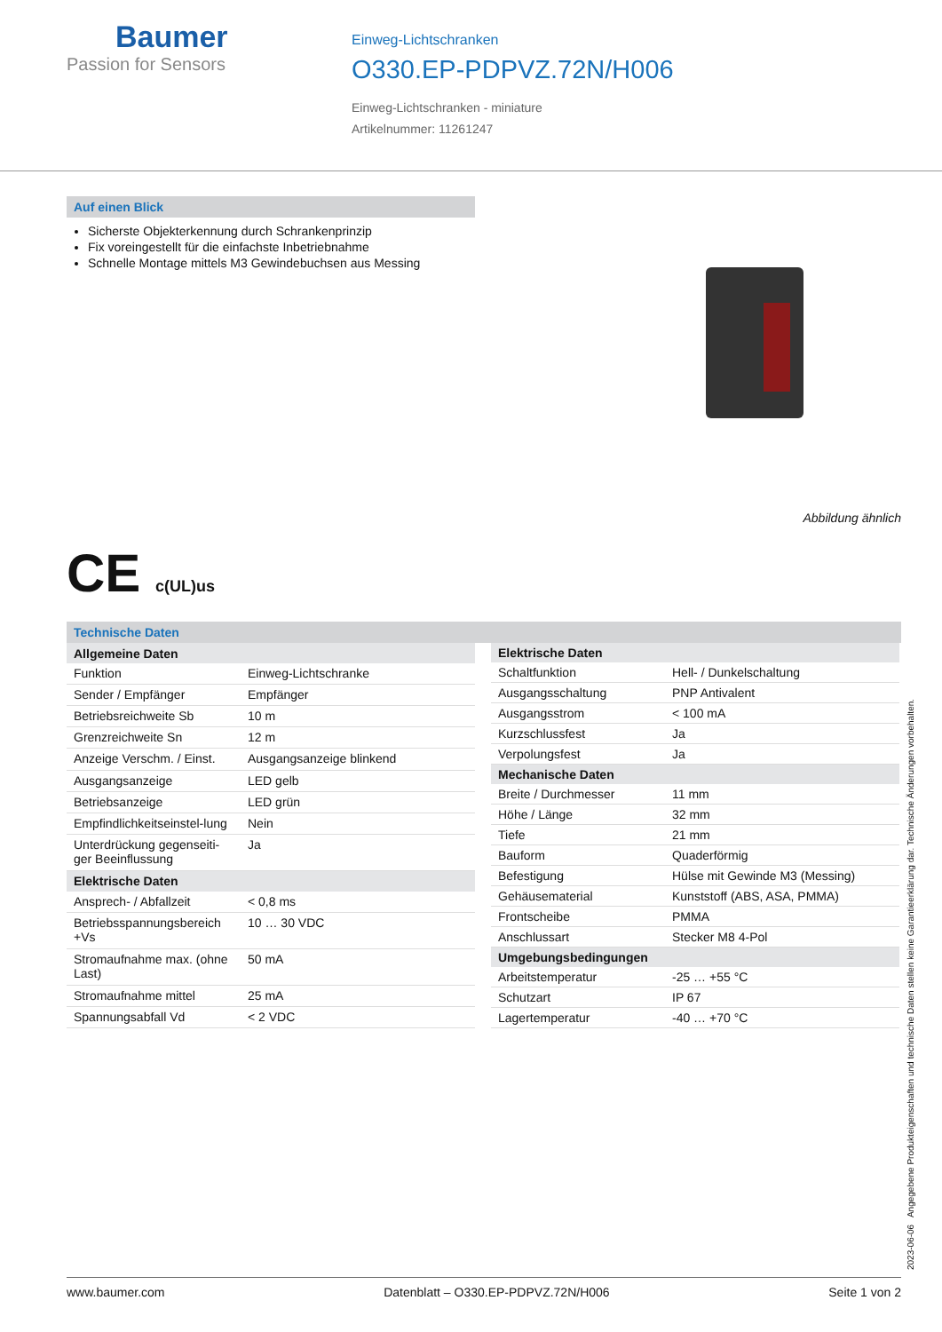Baumer
Passion for Sensors
Einweg-Lichtschranken
O330.EP-PDPVZ.72N/H006
Einweg-Lichtschranken - miniature
Artikelnummer: 11261247
Auf einen Blick
Sicherste Objekterkennung durch Schrankenprinzip
Fix voreingestellt für die einfachste Inbetriebnahme
Schnelle Montage mittels M3 Gewindebuchsen aus Messing
Abbildung ähnlich
CE c(UL)us
Technische Daten
| Allgemeine Daten | |
| --- | --- |
| Funktion | Einweg-Lichtschranke |
| Sender / Empfänger | Empfänger |
| Betriebsreichweite Sb | 10 m |
| Grenzreichweite Sn | 12 m |
| Anzeige Verschm. / Einst. | Ausgangsanzeige blinkend |
| Ausgangsanzeige | LED gelb |
| Betriebsanzeige | LED grün |
| Empfindlichkeitseinstel-lung | Nein |
| Unterdrückung gegenseiti-ger Beeinflussung | Ja |
| Elektrische Daten | |
| Ansprech- / Abfallzeit | < 0,8 ms |
| Betriebsspannungsbereich +Vs | 10 … 30 VDC |
| Stromaufnahme max. (ohne Last) | 50 mA |
| Stromaufnahme mittel | 25 mA |
| Spannungsabfall Vd | < 2 VDC |
| Elektrische Daten | |
| --- | --- |
| Schaltfunktion | Hell- / Dunkelschaltung |
| Ausgangsschaltung | PNP Antivalent |
| Ausgangsstrom | < 100 mA |
| Kurzschlussfest | Ja |
| Verpolungsfest | Ja |
| Mechanische Daten | |
| Breite / Durchmesser | 11 mm |
| Höhe / Länge | 32 mm |
| Tiefe | 21 mm |
| Bauform | Quaderförmig |
| Befestigung | Hülse mit Gewinde M3 (Messing) |
| Gehäusematerial | Kunststoff (ABS, ASA, PMMA) |
| Frontscheibe | PMMA |
| Anschlussart | Stecker M8 4-Pol |
| Umgebungsbedingungen | |
| Arbeitstemperatur | -25 … +55 °C |
| Schutzart | IP 67 |
| Lagertemperatur | -40 … +70 °C |
2023-06-06 Angegebene Produkteigenschaften und technische Daten stellen keine Garantieerklärung dar. Technische Änderungen vorbehalten.
www.baumer.com Datenblatt – O330.EP-PDPVZ.72N/H006 Seite 1 von 2